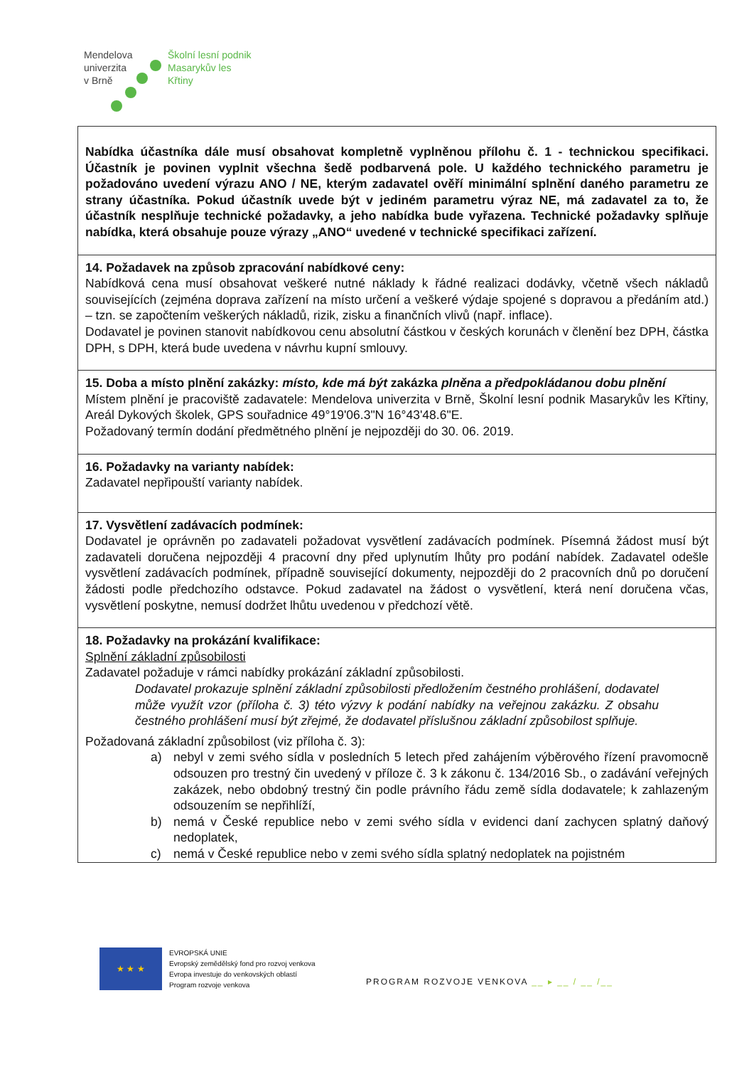Mendelova
univerzita
v Brně Školní lesní podnik
Masarykův les
Křtiny
| Nabídka účastníka dále musí obsahovat kompletně vyplněnou přílohu č. 1 - technickou specifikaci. Účastník je povinen vyplnit všechna šedě podbarvená pole. U každého technického parametru je požadováno uvedení výrazu ANO / NE, kterým zadavatel ověří minimální splnění daného parametru ze strany účastníka. Pokud účastník uvede být v jediném parametru výraz NE, má zadavatel za to, že účastník nesplňuje technické požadavky, a jeho nabídka bude vyřazena. Technické požadavky splňuje nabídka, která obsahuje pouze výrazy „ANO“ uvedené v technické specifikaci zařízení. |
| 14. Požadavek na způsob zpracování nabídkové ceny: Nabídková cena musí obsahovat veškeré nutné náklady k řádné realizaci dodávky, včetně všech nákladů souvisejících (zejména doprava zařízení na místo určení a veškeré výdaje spojené s dopravou a předáním atd.) – tzn. se započtením veškerých nákladů, rizik, zisku a finančních vlivů (např. inflace). Dodavatel je povinen stanovit nabídkovou cenu absolutní částkou v českých korunách v členění bez DPH, částka DPH, s DPH, která bude uvedena v návrhu kupní smlouvy. |
| 15. Doba a místo plnění zakázky: místo, kde má být zakázka plněna a předpokládanou dobu plnění Místem plnění je pracoviště zadavatele: Mendelova univerzita v Brně, Školní lesní podnik Masarykův les Křtiny, Areál Dykových školek, GPS souřadnice 49°19'06.3"N 16°43'48.6"E. Požadovaný termín dodání předmětného plnění je nejpozději do 30. 06. 2019. |
| 16. Požadavky na varianty nabídek: Zadavatel nepřipouští varianty nabídek. |
| 17. Vysvětlení zadávacích podmínek: Dodavatel je oprávněn po zadavateli požadovat vysvětlení zadávacích podmínek. Písemná žádost musí být zadavateli doručena nejpozději 4 pracovní dny před uplynutím lhůty pro podání nabídek. Zadavatel odešle vysvětlení zadávacích podmínek, případně související dokumenty, nejpozději do 2 pracovních dnů po doručení žádosti podle předchozího odstavce. Pokud zadavatel na žádost o vysvětlení, která není doručena včas, vysvětlení poskytne, nemusí dodržet lhůtu uvedenou v předchozí větě. |
| 18. Požadavky na prokázání kvalifikace: Splnění základní způsobilosti Zadavatel požaduje v rámci nabídky prokázání základní způsobilosti. Dodavatel prokazuje splnění základní způsobilosti předložením čestného prohlášení, dodavatel může využít vzor (příloha č. 3) této výzvy k podání nabídky na veřejnou zakázku. Z obsahu čestného prohlášení musí být zřejmé, že dodavatel příslušnou základní způsobilost splňuje. Požadovaná základní způsobilost (viz příloha č. 3): a) nebyl v zemi svého sídla v posledních 5 letech před zahájením výběrového řízení pravomocně odsouzen pro trestný čin uvedený v příloze č. 3 k zákonu č. 134/2016 Sb., o zadávání veřejných zakázek, nebo obdobný trestný čin podle právního řádu země sídla dodavatele; k zahlazeným odsouzením se nepřihlíží, b) nemá v České republice nebo v zemi svého sídla v evidenci daní zachycen splatný daňový nedoplatek, c) nemá v České republice nebo v zemi svého sídla splatný nedoplatek na pojistném |
★ ★ ★
EVROPSKÁ UNIE
Evropský zemědělský fond pro rozvoj venkova
Evropa investuje do venkovských oblastí
Program rozvoje venkova
PROGRAM ROZVOJE VENKOVA __ ▸ __ / __ /__